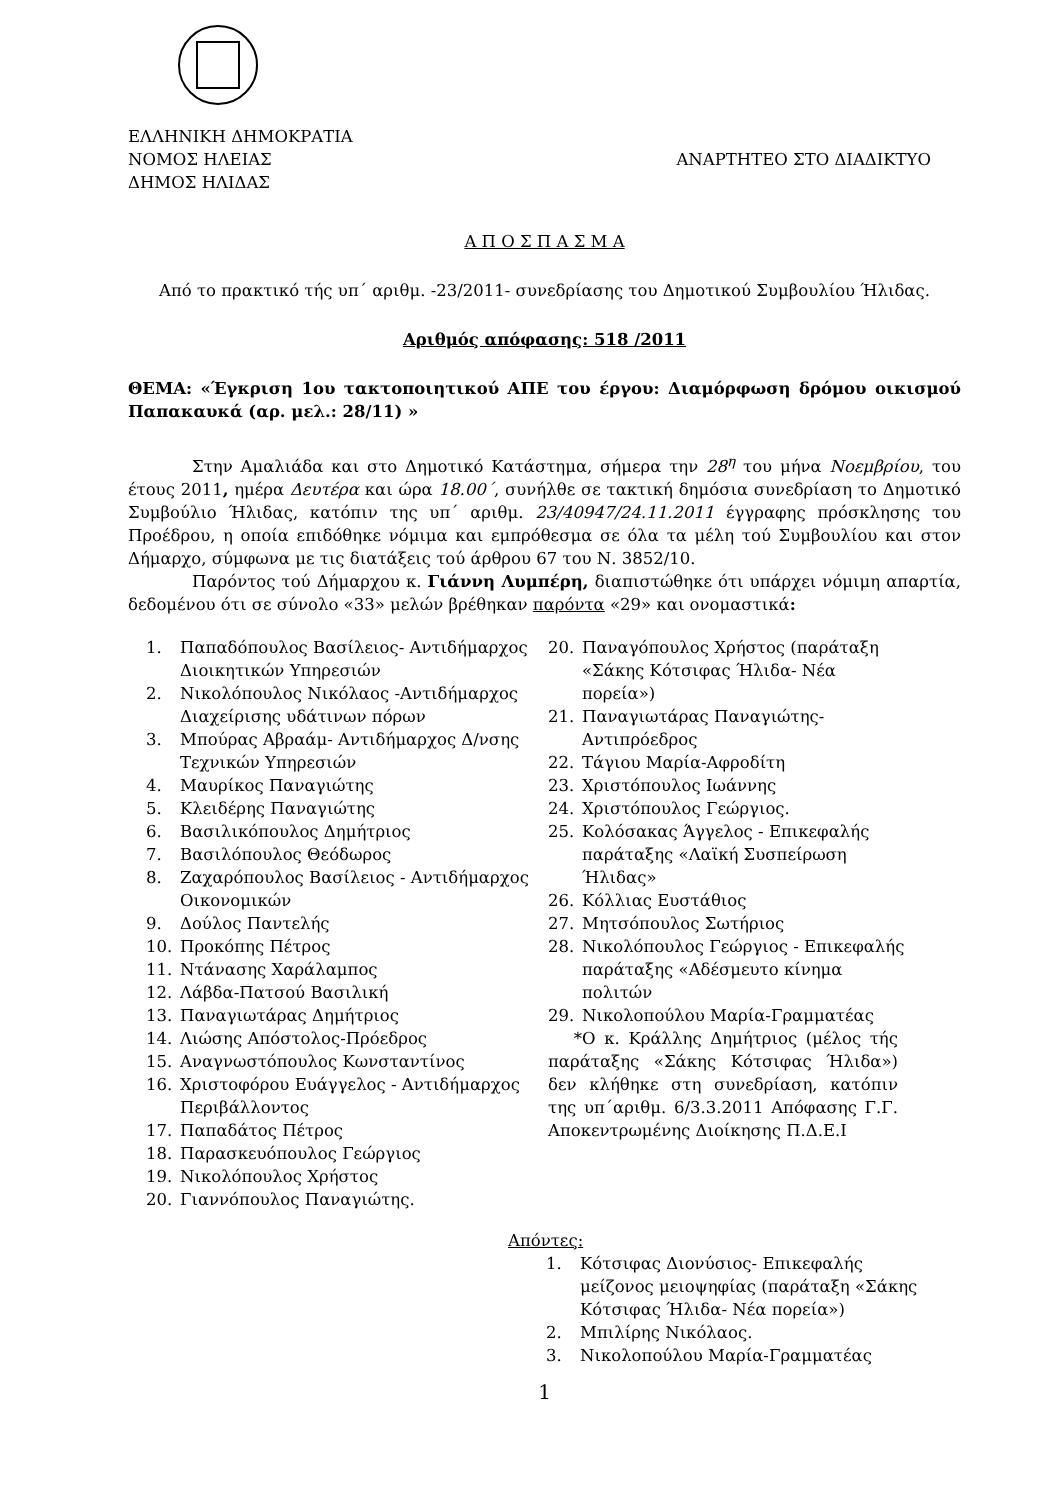ΕΛΛΗΝΙΚΗ ΔΗΜΟΚΡΑΤΙΑ
ΝΟΜΟΣ ΗΛΕΙΑΣ ΑΝΑΡΤΗΤΕΟ ΣΤΟ ΔΙΑΔΙΚΤΥΟ
ΔΗΜΟΣ ΗΛΙΔΑΣ
Α Π Ο Σ Π Α Σ Μ Α
Από το πρακτικό τής υπ΄ αριθμ. -23/2011- συνεδρίασης του Δημοτικού Συμβουλίου Ήλιδας.
Αριθμός απόφασης: 518 /2011
ΘΕΜΑ: «Έγκριση 1ου τακτοποιητικού ΑΠΕ του έργου: Διαμόρφωση δρόμου οικισμού Παπακαυκά (αρ. μελ.: 28/11) »
Στην Αμαλιάδα και στο Δημοτικό Κατάστημα, σήμερα την 28<sup>η</sup> του μήνα Νοεμβρίου, του έτους 2011, ημέρα Δευτέρα και ώρα 18.00΄, συνήλθε σε τακτική δημόσια συνεδρίαση το Δημοτικό Συμβούλιο Ήλιδας, κατόπιν της υπ΄ αριθμ. 23/40947/24.11.2011 έγγραφης πρόσκλησης του Προέδρου, η οποία επιδόθηκε νόμιμα και εμπρόθεσμα σε όλα τα μέλη τού Συμβουλίου και στον Δήμαρχο, σύμφωνα με τις διατάξεις τού άρθρου 67 του Ν. 3852/10.
Παρόντος τού Δήμαρχου κ. Γιάννη Λυμπέρη, διαπιστώθηκε ότι υπάρχει νόμιμη απαρτία, δεδομένου ότι σε σύνολο «33» μελών βρέθηκαν παρόντα «29» και ονομαστικά:
1. Παπαδόπουλος Βασίλειος- Αντιδήμαρχος Διοικητικών Υπηρεσιών
2. Νικολόπουλος Νικόλαος -Αντιδήμαρχος Διαχείρισης υδάτινων πόρων
3. Μπούρας Αβραάμ- Αντιδήμαρχος Δ/νσης Τεχνικών Υπηρεσιών
4. Μαυρίκος Παναγιώτης
5. Κλειδέρης Παναγιώτης
6. Βασιλικόπουλος Δημήτριος
7. Βασιλόπουλος Θεόδωρος
8. Ζαχαρόπουλος Βασίλειος - Αντιδήμαρχος Οικονομικών
9. Δούλος Παντελής
10. Προκόπης Πέτρος
11. Ντάνασης Χαράλαμπος
12. Λάβδα-Πατσού Βασιλική
13. Παναγιωτάρας Δημήτριος
14. Λιώσης Απόστολος-Πρόεδρος
15. Αναγνωστόπουλος Κωνσταντίνος
16. Χριστοφόρου Ευάγγελος - Αντιδήμαρχος Περιβάλλοντος
17. Παπαδάτος Πέτρος
18. Παρασκευόπουλος Γεώργιος
19. Νικολόπουλος Χρήστος
20. Γιαννόπουλος Παναγιώτης.
20. Παναγόπουλος Χρήστος (παράταξη «Σάκης Κότσιφας Ήλιδα- Νέα πορεία»)
21. Παναγιωτάρας Παναγιώτης- Αντιπρόεδρος
22. Τάγιου Μαρία-Αφροδίτη
23. Χριστόπουλος Ιωάννης
24. Χριστόπουλος Γεώργιος.
25. Κολόσακας Άγγελος - Επικεφαλής παράταξης «Λαϊκή Συσπείρωση Ήλιδας»
26. Κόλλιας Ευστάθιος
27. Μητσόπουλος Σωτήριος
28. Νικολόπουλος Γεώργιος - Επικεφαλής παράταξης «Αδέσμευτο κίνημα πολιτών
29. Νικολοπούλου Μαρία-Γραμματέας
*Ο κ. Κράλλης Δημήτριος (μέλος τής παράταξης «Σάκης Κότσιφας Ήλιδα») δεν κλήθηκε στη συνεδρίαση, κατόπιν της υπ΄αριθμ. 6/3.3.2011 Απόφασης Γ.Γ. Αποκεντρωμένης Διοίκησης Π.Δ.Ε.Ι
Απόντες:
1. Κότσιφας Διονύσιος- Επικεφαλής μείζονος μειοψηφίας (παράταξη «Σάκης Κότσιφας Ήλιδα- Νέα πορεία»)
2. Μπιλίρης Νικόλαος.
3. Νικολοπούλου Μαρία-Γραμματέας
1